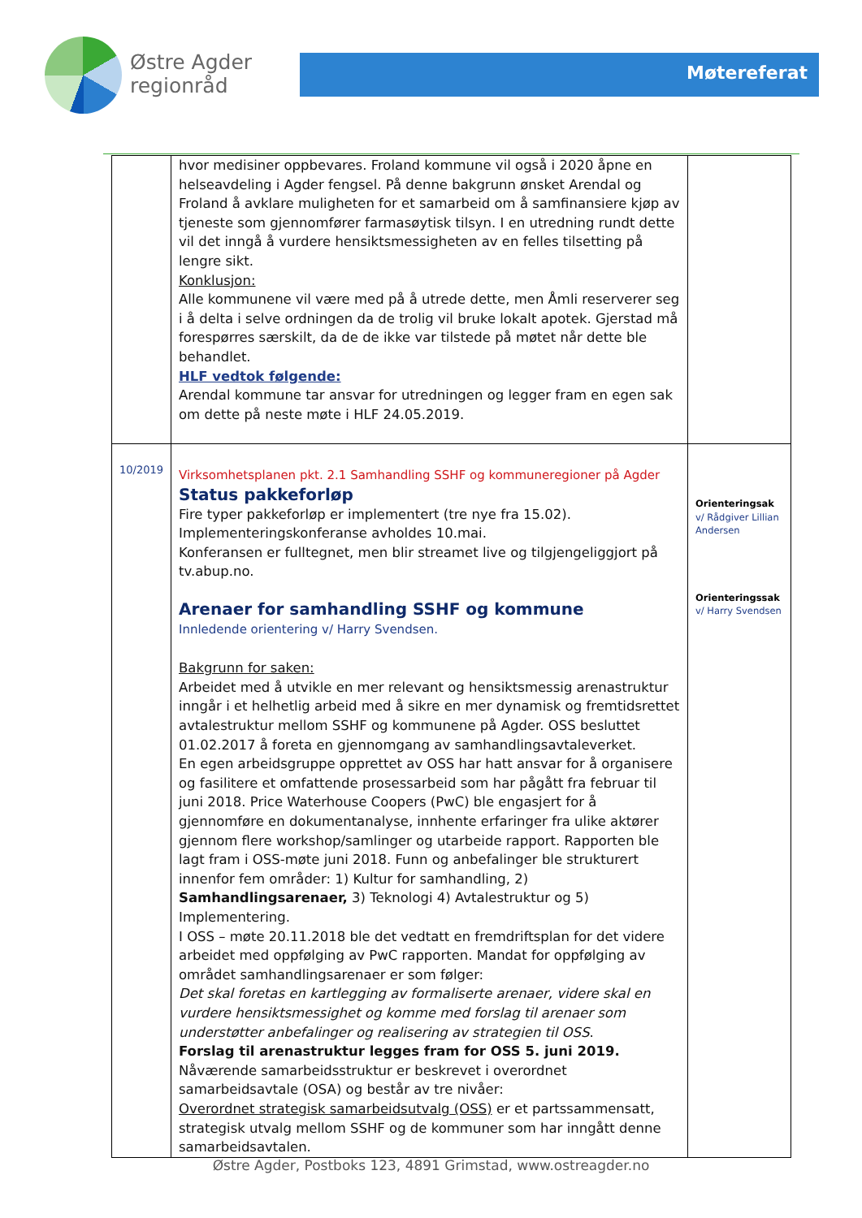Østre Agder
regionråd
Møtereferat
| | hvor medisiner oppbevares. Froland kommune vil også i 2020 åpne en helseavdeling i Agder fengsel. På denne bakgrunn ønsket Arendal og Froland å avklare muligheten for et samarbeid om å samfinansiere kjøp av tjeneste som gjennomfører farmasøytisk tilsyn. I en utredning rundt dette vil det inngå å vurdere hensiktsmessigheten av en felles tilsetting på lengre sikt. Konklusjon: Alle kommunene vil være med på å utrede dette, men Åmli reserverer seg i å delta i selve ordningen da de trolig vil bruke lokalt apotek. Gjerstad må forespørres særskilt, da de de ikke var tilstede på møtet når dette ble behandlet. HLF vedtok følgende: Arendal kommune tar ansvar for utredningen og legger fram en egen sak om dette på neste møte i HLF 24.05.2019. | |
| 10/2019 | Virksomhetsplanen pkt. 2.1 Samhandling SSHF og kommuneregioner på Agder Status pakkeforløp Fire typer pakkeforløp er implementert (tre nye fra 15.02). Implementeringskonferanse avholdes 10.mai. Konferansen er fulltegnet, men blir streamet live og tilgjengeliggjort på tv.abup.no. Arenaer for samhandling SSHF og kommune Innledende orientering v/ Harry Svendsen. Bakgrunn for saken: Arbeidet med å utvikle en mer relevant og hensiktsmessig arenastruktur inngår i et helhetlig arbeid med å sikre en mer dynamisk og fremtidsrettet avtalestruktur mellom SSHF og kommunene på Agder. OSS besluttet 01.02.2017 å foreta en gjennomgang av samhandlingsavtaleverket. En egen arbeidsgruppe opprettet av OSS har hatt ansvar for å organisere og fasilitere et omfattende prosessarbeid som har pågått fra februar til juni 2018. Price Waterhouse Coopers (PwC) ble engasjert for å gjennomføre en dokumentanalyse, innhente erfaringer fra ulike aktører gjennom flere workshop/samlinger og utarbeide rapport. Rapporten ble lagt fram i OSS-møte juni 2018. Funn og anbefalinger ble strukturert innenfor fem områder: 1) Kultur for samhandling, 2) Samhandlingsarenaer, 3) Teknologi 4) Avtalestruktur og 5) Implementering. I OSS – møte 20.11.2018 ble det vedtatt en fremdriftsplan for det videre arbeidet med oppfølging av PwC rapporten. Mandat for oppfølging av området samhandlingsarenaer er som følger: Det skal foretas en kartlegging av formaliserte arenaer, videre skal en vurdere hensiktsmessighet og komme med forslag til arenaer som understøtter anbefalinger og realisering av strategien til OSS . Forslag til arenastruktur legges fram for OSS 5. juni 2019. Nåværende samarbeidsstruktur er beskrevet i overordnet samarbeidsavtale (OSA) og består av tre nivåer: Overordnet strategisk samarbeidsutvalg (OSS) er et partssammensatt, strategisk utvalg mellom SSHF og de kommuner som har inngått denne samarbeidsavtalen. | Orienteringsak v/ Rådgiver Lillian Andersen Orienteringssak v/ Harry Svendsen |
Østre Agder, Postboks 123, 4891 Grimstad, www.ostreagder.no